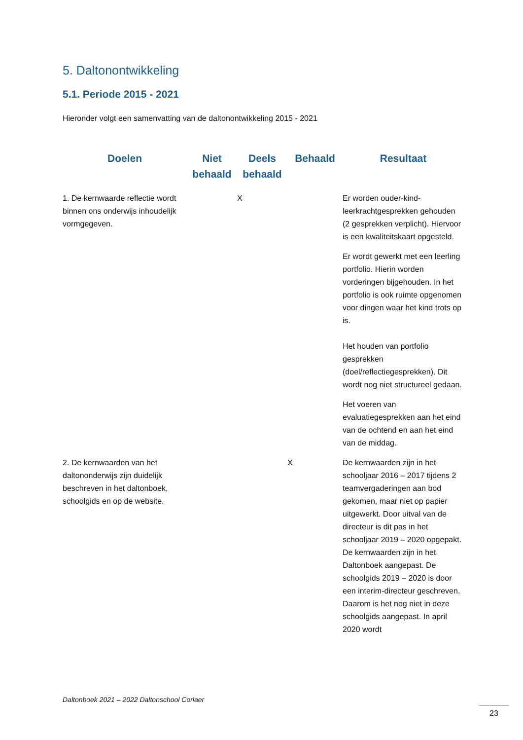5. Daltonontwikkeling
5.1. Periode 2015 - 2021
Hieronder volgt een samenvatting van de daltonontwikkeling 2015 - 2021
| Doelen | Niet behaald | Deels behaald | Behaald | Resultaat |
| --- | --- | --- | --- | --- |
| 1. De kernwaarde reflectie wordt binnen ons onderwijs inhoudelijk vormgegeven. | | X | | Er worden ouder-kind-leerkrachtgesprekken gehouden (2 gesprekken verplicht). Hiervoor is een kwaliteitskaart opgesteld. Er wordt gewerkt met een leerling portfolio. Hierin worden vorderingen bijgehouden. In het portfolio is ook ruimte opgenomen voor dingen waar het kind trots op is. Het houden van portfolio gesprekken (doel/reflectiegesprekken). Dit wordt nog niet structureel gedaan. Het voeren van evaluatiegesprekken aan het eind van de ochtend en aan het eind van de middag. |
| 2. De kernwaarden van het daltononderwijs zijn duidelijk beschreven in het daltonboek, schoolgids en op de website. | | | X | De kernwaarden zijn in het schooljaar 2016 – 2017 tijdens 2 teamvergaderingen aan bod gekomen, maar niet op papier uitgewerkt. Door uitval van de directeur is dit pas in het schooljaar 2019 – 2020 opgepakt. De kernwaarden zijn in het Daltonboek aangepast. De schoolgids 2019 – 2020 is door een interim-directeur geschreven. Daarom is het nog niet in deze schoolgids aangepast. In april 2020 wordt |
Daltonboek 2021 – 2022 Daltonschool Corlaer
23